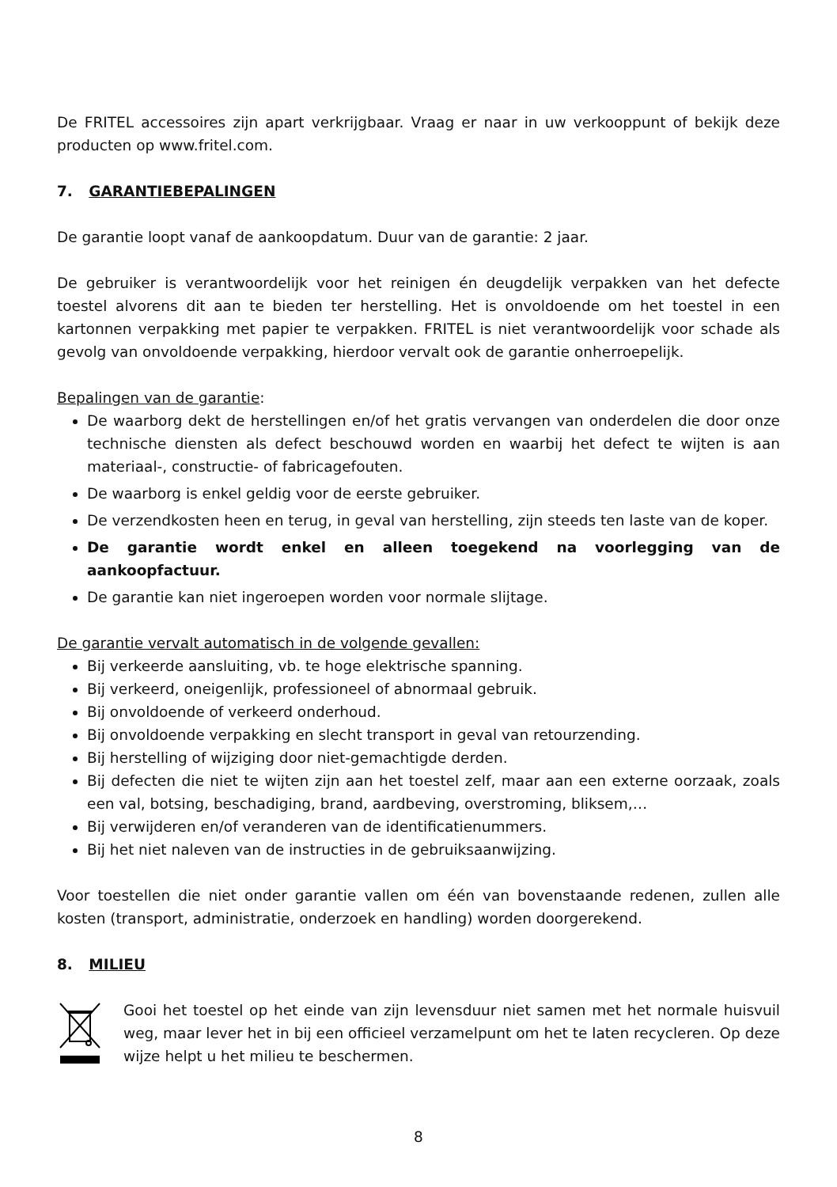De FRITEL accessoires zijn apart verkrijgbaar. Vraag er naar in uw verkooppunt of bekijk deze producten op www.fritel.com.
7. GARANTIEBEPALINGEN
De garantie loopt vanaf de aankoopdatum. Duur van de garantie: 2 jaar.
De gebruiker is verantwoordelijk voor het reinigen én deugdelijk verpakken van het defecte toestel alvorens dit aan te bieden ter herstelling. Het is onvoldoende om het toestel in een kartonnen verpakking met papier te verpakken. FRITEL is niet verantwoordelijk voor schade als gevolg van onvoldoende verpakking, hierdoor vervalt ook de garantie onherroepelijk.
Bepalingen van de garantie:
De waarborg dekt de herstellingen en/of het gratis vervangen van onderdelen die door onze technische diensten als defect beschouwd worden en waarbij het defect te wijten is aan materiaal-, constructie- of fabricagefouten.
De waarborg is enkel geldig voor de eerste gebruiker.
De verzendkosten heen en terug, in geval van herstelling, zijn steeds ten laste van de koper.
De garantie wordt enkel en alleen toegekend na voorlegging van de aankoopfactuur.
De garantie kan niet ingeroepen worden voor normale slijtage.
De garantie vervalt automatisch in de volgende gevallen:
Bij verkeerde aansluiting, vb. te hoge elektrische spanning.
Bij verkeerd, oneigenlijk, professioneel of abnormaal gebruik.
Bij onvoldoende of verkeerd onderhoud.
Bij onvoldoende verpakking en slecht transport in geval van retourzending.
Bij herstelling of wijziging door niet-gemachtigde derden.
Bij defecten die niet te wijten zijn aan het toestel zelf, maar aan een externe oorzaak, zoals een val, botsing, beschadiging, brand, aardbeving, overstroming, bliksem,…
Bij verwijderen en/of veranderen van de identificatienummers.
Bij het niet naleven van de instructies in de gebruiksaanwijzing.
Voor toestellen die niet onder garantie vallen om één van bovenstaande redenen, zullen alle kosten (transport, administratie, onderzoek en handling) worden doorgerekend.
8. MILIEU
Gooi het toestel op het einde van zijn levensduur niet samen met het normale huisvuil weg, maar lever het in bij een officieel verzamelpunt om het te laten recycleren. Op deze wijze helpt u het milieu te beschermen.
8